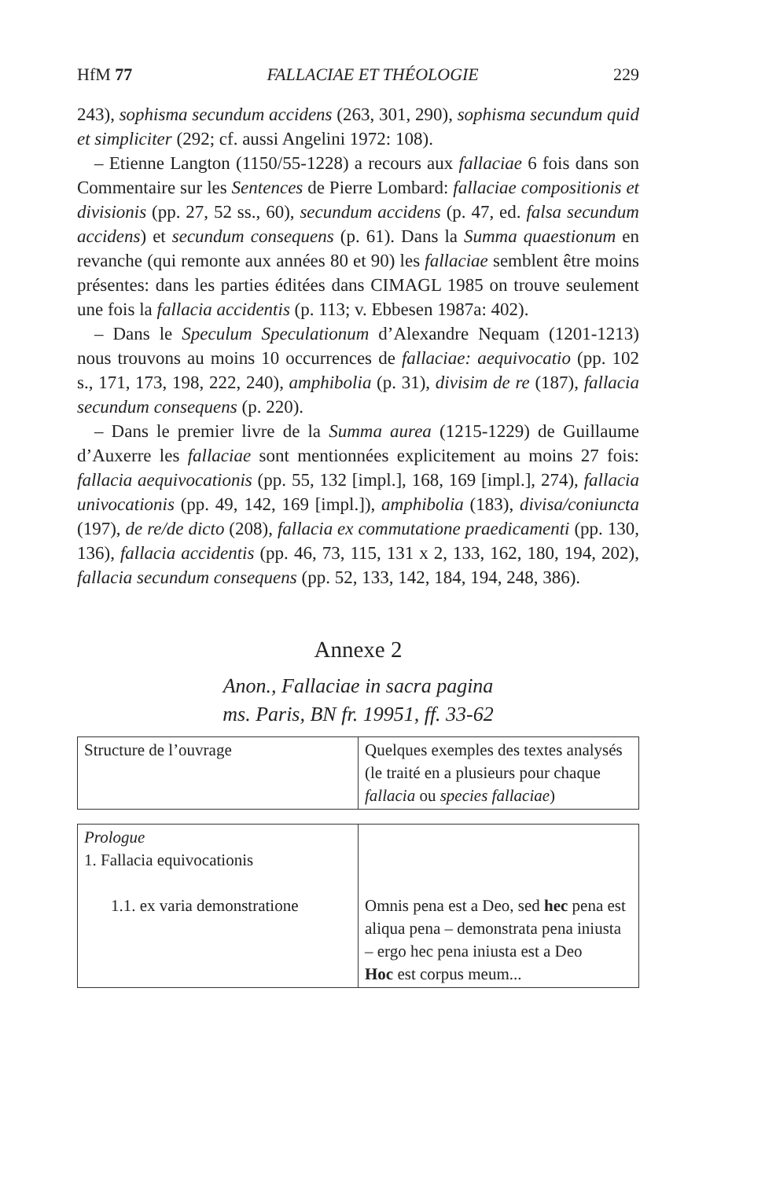HfM 77 FALLACIAE ET THÉOLOGIE 229
243), sophisma secundum accidens (263, 301, 290), sophisma secundum quid et simpliciter (292; cf. aussi Angelini 1972: 108).
– Etienne Langton (1150/55-1228) a recours aux fallaciae 6 fois dans son Commentaire sur les Sentences de Pierre Lombard: fallaciae compositionis et divisionis (pp. 27, 52 ss., 60), secundum accidens (p. 47, ed. falsa secundum accidens) et secundum consequens (p. 61). Dans la Summa quaestionum en revanche (qui remonte aux années 80 et 90) les fallaciae semblent être moins présentes: dans les parties éditées dans CIMAGL 1985 on trouve seulement une fois la fallacia accidentis (p. 113; v. Ebbesen 1987a: 402).
– Dans le Speculum Speculationum d’Alexandre Nequam (1201-1213) nous trouvons au moins 10 occurrences de fallaciae: aequivocatio (pp. 102 s., 171, 173, 198, 222, 240), amphibolia (p. 31), divisim de re (187), fallacia secundum consequens (p. 220).
– Dans le premier livre de la Summa aurea (1215-1229) de Guillaume d’Auxerre les fallaciae sont mentionnées explicitement au moins 27 fois: fallacia aequivocationis (pp. 55, 132 [impl.], 168, 169 [impl.], 274), fallacia univocationis (pp. 49, 142, 169 [impl.]), amphibolia (183), divisa/coniuncta (197), de re/de dicto (208), fallacia ex commutatione praedicamenti (pp. 130, 136), fallacia accidentis (pp. 46, 73, 115, 131 x 2, 133, 162, 180, 194, 202), fallacia secundum consequens (pp. 52, 133, 142, 184, 194, 248, 386).
Annexe 2
Anon., Fallaciae in sacra pagina
ms. Paris, BN fr. 19951, ff. 33-62
| Structure de l’ouvrage | Quelques exemples des textes analysés (le traité en a plusieurs pour chaque fallacia ou species fallaciae ) |
| Prologue 1. Fallacia equivocationis 1.1. ex varia demonstratione | Omnis pena est a Deo, sed hec pena est aliqua pena – demonstrata pena iniusta – ergo hec pena iniusta est a Deo Hoc est corpus meum... |